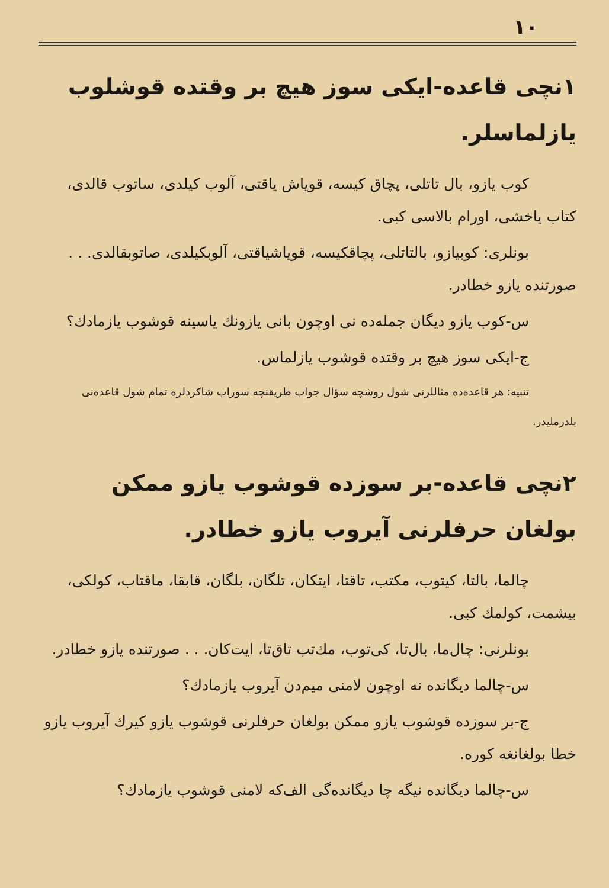۱۰
۱نچی قاعده-ایکی سوز هیچ بر وقتده قوشلوب یازلماسلر.
کوب یازو، بال تاتلی، پچاق کیسه، قویاش یاقتی، آلوب کیلدی، ساتوب قالدی، کتاب یاخشی، اورام بالاسی کبی.
بونلری: کوبیازو، بالتاتلی، پچاقکیسه، قویاشیاقتی، آلوبکیلدی، صاتوبقالدی. . . صورتنده یازو خطادر.
س-کوب یازو دیگان جمله‌ده نی اوچون بانی یازونك یاسینه قوشوب یازمادك؟
ج-ایکی سوز هیچ بر وقتده قوشوب یازلماس.
تنبیه: هر قاعده‌ده مثاللرنی شول روشچه سؤال جواب طریقنچه سوراب شاکردلره تمام شول قاعده‌نی بلدرملیدر.
۲نچی قاعده-بر سوزده قوشوب یازو ممکن بولغان حرفلرنی آیروب یازو خطادر.
چالما، بالتا، کیتوب، مکتب، تاقتا، ایتکان، تلگان، بلگان، قابقا، ماقتاب، کولکی، بیشمت، کولمك کبی.
بونلرنی: چال‌ما، بال‌تا، کی‌توب، مك‌تب تاق‌تا، ایت‌کان. . . صورتنده یازو خطادر.
س-چالما دیگانده نه اوچون لامنی میم‌دن آیروب یازمادك؟
ج-بر سوزده قوشوب یازو ممکن بولغان حرفلرنی قوشوب یازو کیرك آیروب یازو خطا بولغانغه کوره.
س-چالما دیگانده نیگه چا دیگانده‌گی الف‌که لامنی قوشوب یازمادك؟